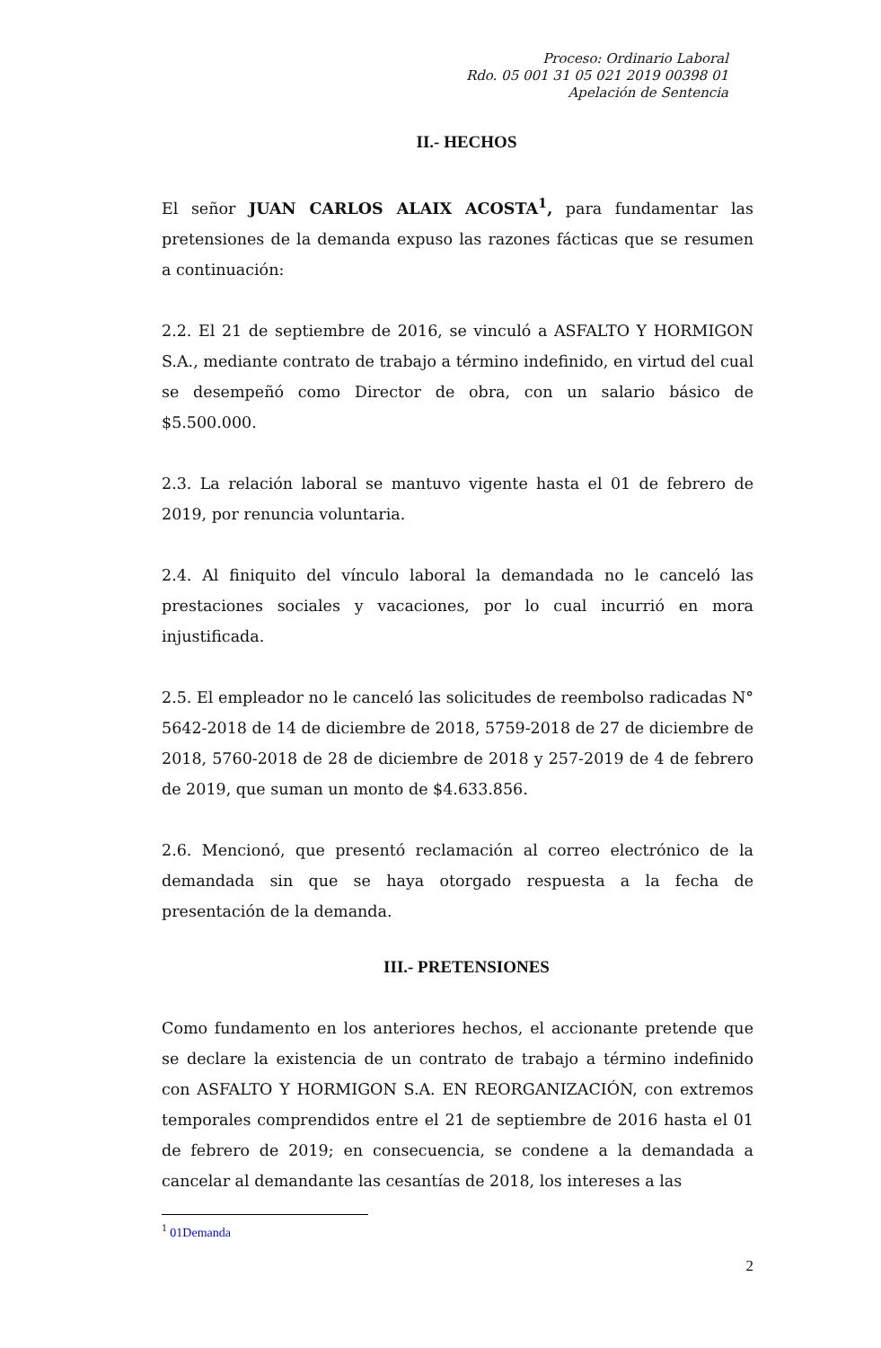Proceso: Ordinario Laboral
Rdo. 05 001 31 05 021 2019 00398 01
Apelación de Sentencia
II.- HECHOS
El señor JUAN CARLOS ALAIX ACOSTA<sup>1</sup>, para fundamentar las pretensiones de la demanda expuso las razones fácticas que se resumen a continuación:
2.2. El 21 de septiembre de 2016, se vinculó a ASFALTO Y HORMIGON S.A., mediante contrato de trabajo a término indefinido, en virtud del cual se desempeñó como Director de obra, con un salario básico de $5.500.000.
2.3. La relación laboral se mantuvo vigente hasta el 01 de febrero de 2019, por renuncia voluntaria.
2.4. Al finiquito del vínculo laboral la demandada no le canceló las prestaciones sociales y vacaciones, por lo cual incurrió en mora injustificada.
2.5. El empleador no le canceló las solicitudes de reembolso radicadas N° 5642-2018 de 14 de diciembre de 2018, 5759-2018 de 27 de diciembre de 2018, 5760-2018 de 28 de diciembre de 2018 y 257-2019 de 4 de febrero de 2019, que suman un monto de $4.633.856.
2.6. Mencionó, que presentó reclamación al correo electrónico de la demandada sin que se haya otorgado respuesta a la fecha de presentación de la demanda.
III.- PRETENSIONES
Como fundamento en los anteriores hechos, el accionante pretende que se declare la existencia de un contrato de trabajo a término indefinido con ASFALTO Y HORMIGON S.A. EN REORGANIZACIÓN, con extremos temporales comprendidos entre el 21 de septiembre de 2016 hasta el 01 de febrero de 2019; en consecuencia, se condene a la demandada a cancelar al demandante las cesantías de 2018, los intereses a las
<sup>1</sup> 01Demanda
2